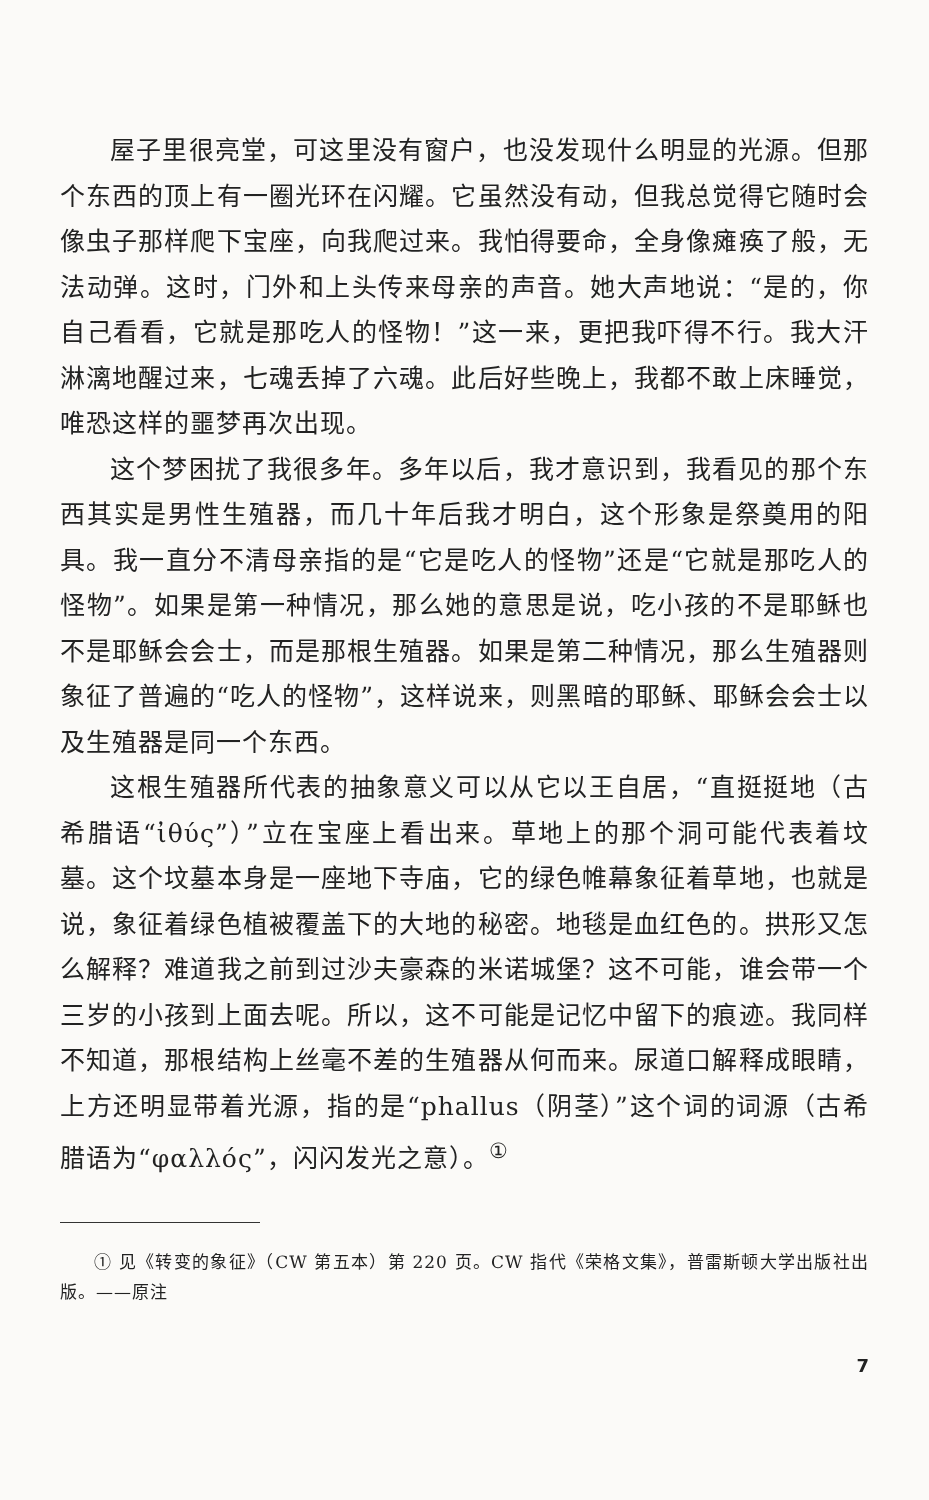屋子里很亮堂，可这里没有窗户，也没发现什么明显的光源。但那个东西的顶上有一圈光环在闪耀。它虽然没有动，但我总觉得它随时会像虫子那样爬下宝座，向我爬过来。我怕得要命，全身像瘫痪了般，无法动弹。这时，门外和上头传来母亲的声音。她大声地说：“是的，你自己看看，它就是那吃人的怪物！”这一来，更把我吓得不行。我大汗淋漓地醒过来，七魂丢掉了六魂。此后好些晚上，我都不敢上床睡觉，唯恐这样的噩梦再次出现。
这个梦困扰了我很多年。多年以后，我才意识到，我看见的那个东西其实是男性生殖器，而几十年后我才明白，这个形象是祭奠用的阳具。我一直分不清母亲指的是“它是吃人的怪物”还是“它就是那吃人的怪物”。如果是第一种情况，那么她的意思是说，吃小孩的不是耶稣也不是耶稣会会士，而是那根生殖器。如果是第二种情况，那么生殖器则象征了普遍的“吃人的怪物”，这样说来，则黑暗的耶稣、耶稣会会士以及生殖器是同一个东西。
这根生殖器所代表的抽象意义可以从它以王自居，“直挺挺地（古希腊语“ἰθύς”）”立在宝座上看出来。草地上的那个洞可能代表着坟墓。这个坟墓本身是一座地下寺庙，它的绿色帷幕象征着草地，也就是说，象征着绿色植被覆盖下的大地的秘密。地毯是血红色的。拱形又怎么解释？难道我之前到过沙夫豪森的米诺城堡？这不可能，谁会带一个三岁的小孩到上面去呢。所以，这不可能是记忆中留下的痕迹。我同样不知道，那根结构上丝毫不差的生殖器从何而来。尿道口解释成眼睛，上方还明显带着光源，指的是“phallus（阴茎）”这个词的词源（古希腊语为“φαλλός”，闪闪发光之意）。<sup>①</sup>
① 见《转变的象征》（CW 第五本）第 220 页。CW 指代《荣格文集》，普雷斯顿大学出版社出版。——原注
7